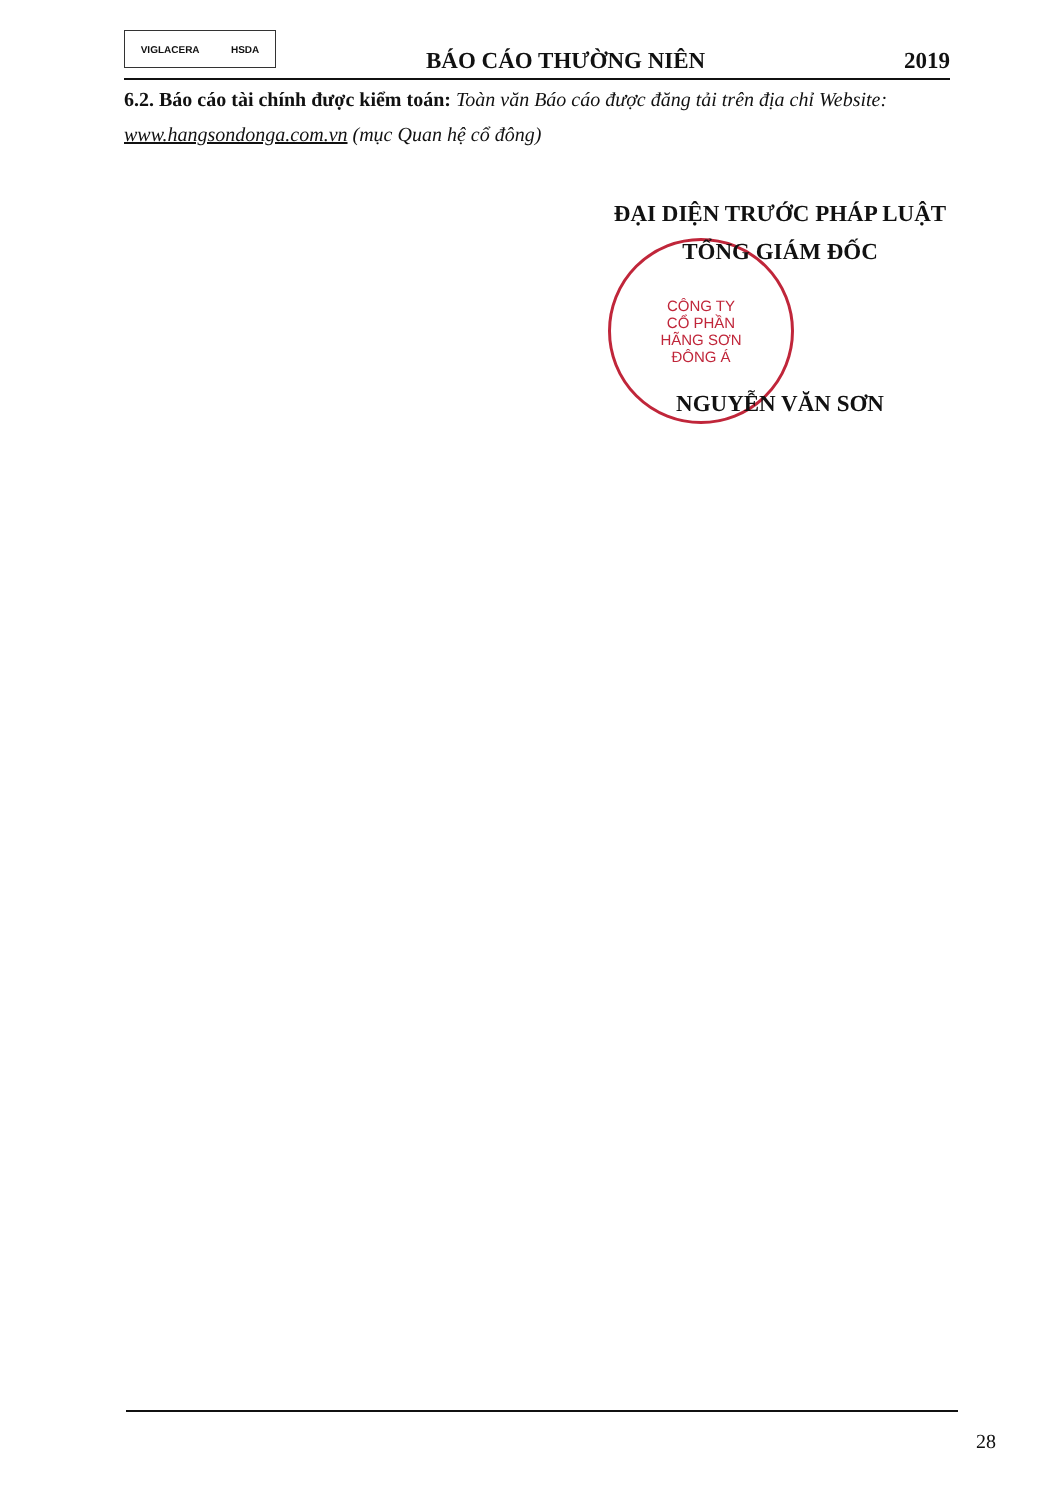VIGLACERA HSDA
BÁO CÁO THƯỜNG NIÊN
2019
6.2. Báo cáo tài chính được kiểm toán: Toàn văn Báo cáo được đăng tải trên địa chỉ Website: www.hangsondonga.com.vn (mục Quan hệ cổ đông)
CÔNG TY
CỔ PHẦN
HÃNG SƠN
ĐÔNG Á
ĐẠI DIỆN TRƯỚC PHÁP LUẬT
TỔNG GIÁM ĐỐC
NGUYỄN VĂN SƠN
28